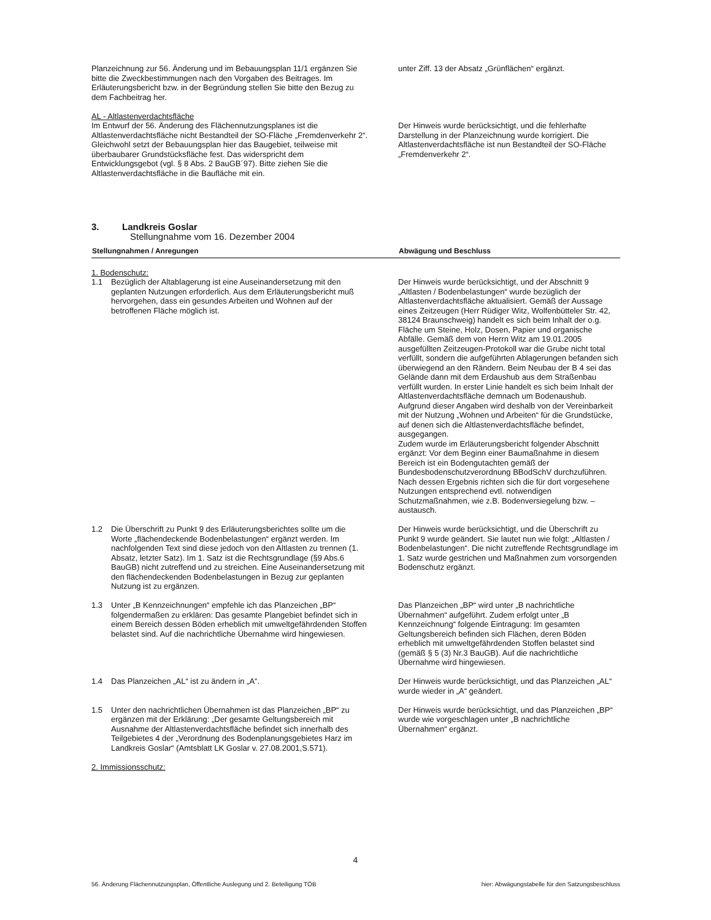| Planzeichnung zur 56. Änderung und im Bebauungsplan 11/1 ergänzen Sie bitte die Zweckbestimmungen nach den Vorgaben des Beitrages. Im Erläuterungsbericht bzw. in der Begründung stellen Sie bitte den Bezug zu dem Fachbeitrag her. | unter Ziff. 13 der Absatz „Grünflächen“ ergänzt. |
| AL - Altlastenverdachtsfläche Im Entwurf der 56. Änderung des Flächennutzungsplanes ist die Altlastenverdachtsfläche nicht Bestandteil der SO-Fläche „Fremdenverkehr 2“. Gleichwohl setzt der Bebauungsplan hier das Baugebiet, teilweise mit überbaubarer Grundstücksfläche fest. Das widerspricht dem Entwicklungsgebot (vgl. § 8 Abs. 2 BauGB´97). Bitte ziehen Sie die Altlastenverdachtsfläche in die Baufläche mit ein. | Der Hinweis wurde berücksichtigt, und die fehlerhafte Darstellung in der Planzeichnung wurde korrigiert. Die Altlastenverdachtsfläche ist nun Bestandteil der SO-Fläche „Fremdenverkehr 2“. |
3. Landkreis Goslar
Stellungnahme vom 16. Dezember 2004
| Stellungnahmen / Anregungen | Abwägung und Beschluss |
| --- | --- |
| 1. Bodenschutz: 1.1 Bezüglich der Altablagerung ist eine Auseinandersetzung mit den geplanten Nutzungen erforderlich. Aus dem Erläuterungsbericht muß hervorgehen, dass ein gesundes Arbeiten und Wohnen auf der betroffenen Fläche möglich ist. | Der Hinweis wurde berücksichtigt, und der Abschnitt 9 „Altlasten / Bodenbelastungen“ wurde bezüglich der Altlastenverdachtsfläche aktualisiert. Gemäß der Aussage eines Zeitzeugen (Herr Rüdiger Witz, Wolfenbütteler Str. 42, 38124 Braunschweig) handelt es sich beim Inhalt der o.g. Fläche um Steine, Holz, Dosen, Papier und organische Abfälle. Gemäß dem von Herrn Witz am 19.01.2005 ausgefüllten Zeitzeugen-Protokoll war die Grube nicht total verfüllt, sondern die aufgeführten Ablagerungen befanden sich überwiegend an den Rändern. Beim Neubau der B 4 sei das Gelände dann mit dem Erdaushub aus dem Straßenbau verfüllt wurden. In erster Linie handelt es sich beim Inhalt der Altlastenverdachtsfläche demnach um Bodenaushub. Aufgrund dieser Angaben wird deshalb von der Vereinbarkeit mit der Nutzung „Wohnen und Arbeiten“ für die Grundstücke, auf denen sich die Altlastenverdachtsfläche befindet, ausgegangen. Zudem wurde im Erläuterungsbericht folgender Abschnitt ergänzt: Vor dem Beginn einer Baumaßnahme in diesem Bereich ist ein Bodengutachten gemäß der Bundesbodenschutzverordnung BBodSchV durchzuführen. Nach dessen Ergebnis richten sich die für dort vorgesehene Nutzungen entsprechend evtl. notwendigen Schutzmaßnahmen, wie z.B. Bodenversiegelung bzw. –austausch. |
| 1.2 Die Überschrift zu Punkt 9 des Erläuterungsberichtes sollte um die Worte „flächendeckende Bodenbelastungen“ ergänzt werden. Im nachfolgenden Text sind diese jedoch von den Altlasten zu trennen (1. Absatz, letzter Satz). Im 1. Satz ist die Rechtsgrundlage (§9 Abs.6 BauGB) nicht zutreffend und zu streichen. Eine Auseinandersetzung mit den flächendeckenden Bodenbelastungen in Bezug zur geplanten Nutzung ist zu ergänzen. | Der Hinweis wurde berücksichtigt, und die Überschrift zu Punkt 9 wurde geändert. Sie lautet nun wie folgt: „Altlasten / Bodenbelastungen“. Die nicht zutreffende Rechtsgrundlage im 1. Satz wurde gestrichen und Maßnahmen zum vorsorgenden Bodenschutz ergänzt. |
| 1.3 Unter „B Kennzeichnungen“ empfehle ich das Planzeichen „BP“ folgendermaßen zu erklären: Das gesamte Plangebiet befindet sich in einem Bereich dessen Böden erheblich mit umweltgefährdenden Stoffen belastet sind. Auf die nachrichtliche Übernahme wird hingewiesen. | Das Planzeichen „BP“ wird unter „B nachrichtliche Übernahmen“ aufgeführt. Zudem erfolgt unter „B Kennzeichnung“ folgende Eintragung: Im gesamten Geltungsbereich befinden sich Flächen, deren Böden erheblich mit umweltgefährdenden Stoffen belastet sind (gemäß § 5 (3) Nr.3 BauGB). Auf die nachrichtliche Übernahme wird hingewiesen. |
| 1.4 Das Planzeichen „AL“ ist zu ändern in „A“. | Der Hinweis wurde berücksichtigt, und das Planzeichen „AL“ wurde wieder in „A“ geändert. |
| 1.5 Unter den nachrichtlichen Übernahmen ist das Planzeichen „BP“ zu ergänzen mit der Erklärung: „Der gesamte Geltungsbereich mit Ausnahme der Altlastenverdachtsfläche befindet sich innerhalb des Teilgebietes 4 der „Verordnung des Bodenplanungsgebietes Harz im Landkreis Goslar“ (Amtsblatt LK Goslar v. 27.08.2001,S.571). 2. Immissionsschutz: | Der Hinweis wurde berücksichtigt, und das Planzeichen „BP“ wurde wie vorgeschlagen unter „B nachrichtliche Übernahmen“ ergänzt. |
4
56. Änderung Flächennutzungsplan, Öffentliche Auslegung und 2. Beteiligung TÖB hier: Abwägungstabelle für den Satzungsbeschluss